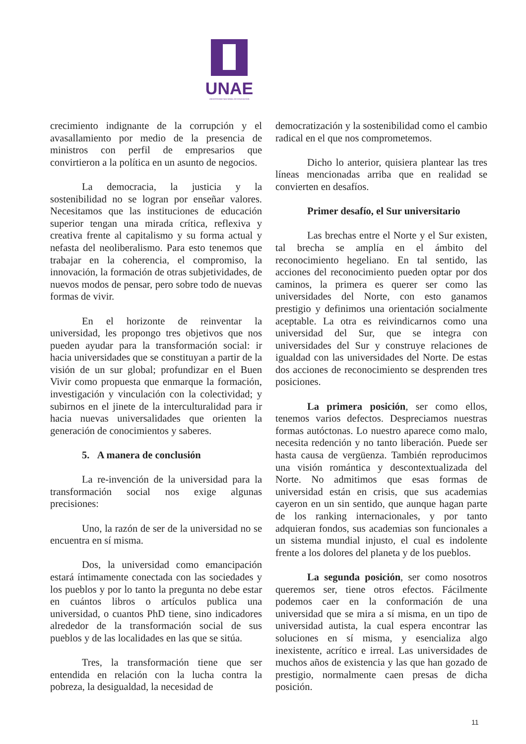UNAE
UNIVERSIDAD NACIONAL DE EDUCACIÓN
crecimiento indignante de la corrupción y el avasallamiento por medio de la presencia de ministros con perfil de empresarios que convirtieron a la política en un asunto de negocios.
La democracia, la justicia y la sostenibilidad no se logran por enseñar valores. Necesitamos que las instituciones de educación superior tengan una mirada crítica, reflexiva y creativa frente al capitalismo y su forma actual y nefasta del neoliberalismo. Para esto tenemos que trabajar en la coherencia, el compromiso, la innovación, la formación de otras subjetividades, de nuevos modos de pensar, pero sobre todo de nuevas formas de vivir.
En el horizonte de reinventar la universidad, les propongo tres objetivos que nos pueden ayudar para la transformación social: ir hacia universidades que se constituyan a partir de la visión de un sur global; profundizar en el Buen Vivir como propuesta que enmarque la formación, investigación y vinculación con la colectividad; y subirnos en el jinete de la interculturalidad para ir hacia nuevas universalidades que orienten la generación de conocimientos y saberes.
5. A manera de conclusión
La re-invención de la universidad para la transformación social nos exige algunas precisiones:
Uno, la razón de ser de la universidad no se encuentra en sí misma.
Dos, la universidad como emancipación estará íntimamente conectada con las sociedades y los pueblos y por lo tanto la pregunta no debe estar en cuántos libros o artículos publica una universidad, o cuantos PhD tiene, sino indicadores alrededor de la transformación social de sus pueblos y de las localidades en las que se sitúa.
Tres, la transformación tiene que ser entendida en relación con la lucha contra la pobreza, la desigualdad, la necesidad de
democratización y la sostenibilidad como el cambio radical en el que nos comprometemos.
Dicho lo anterior, quisiera plantear las tres líneas mencionadas arriba que en realidad se convierten en desafíos.
Primer desafío, el Sur universitario
Las brechas entre el Norte y el Sur existen, tal brecha se amplía en el ámbito del reconocimiento hegeliano. En tal sentido, las acciones del reconocimiento pueden optar por dos caminos, la primera es querer ser como las universidades del Norte, con esto ganamos prestigio y definimos una orientación socialmente aceptable. La otra es reivindicarnos como una universidad del Sur, que se integra con universidades del Sur y construye relaciones de igualdad con las universidades del Norte. De estas dos acciones de reconocimiento se desprenden tres posiciones.
La primera posición, ser como ellos, tenemos varios defectos. Despreciamos nuestras formas autóctonas. Lo nuestro aparece como malo, necesita redención y no tanto liberación. Puede ser hasta causa de vergüenza. También reproducimos una visión romántica y descontextualizada del Norte. No admitimos que esas formas de universidad están en crisis, que sus academias cayeron en un sin sentido, que aunque hagan parte de los ranking internacionales, y por tanto adquieran fondos, sus academias son funcionales a un sistema mundial injusto, el cual es indolente frente a los dolores del planeta y de los pueblos.
La segunda posición, ser como nosotros queremos ser, tiene otros efectos. Fácilmente podemos caer en la conformación de una universidad que se mira a sí misma, en un tipo de universidad autista, la cual espera encontrar las soluciones en sí misma, y esencializa algo inexistente, acrítico e irreal. Las universidades de muchos años de existencia y las que han gozado de prestigio, normalmente caen presas de dicha posición.
11